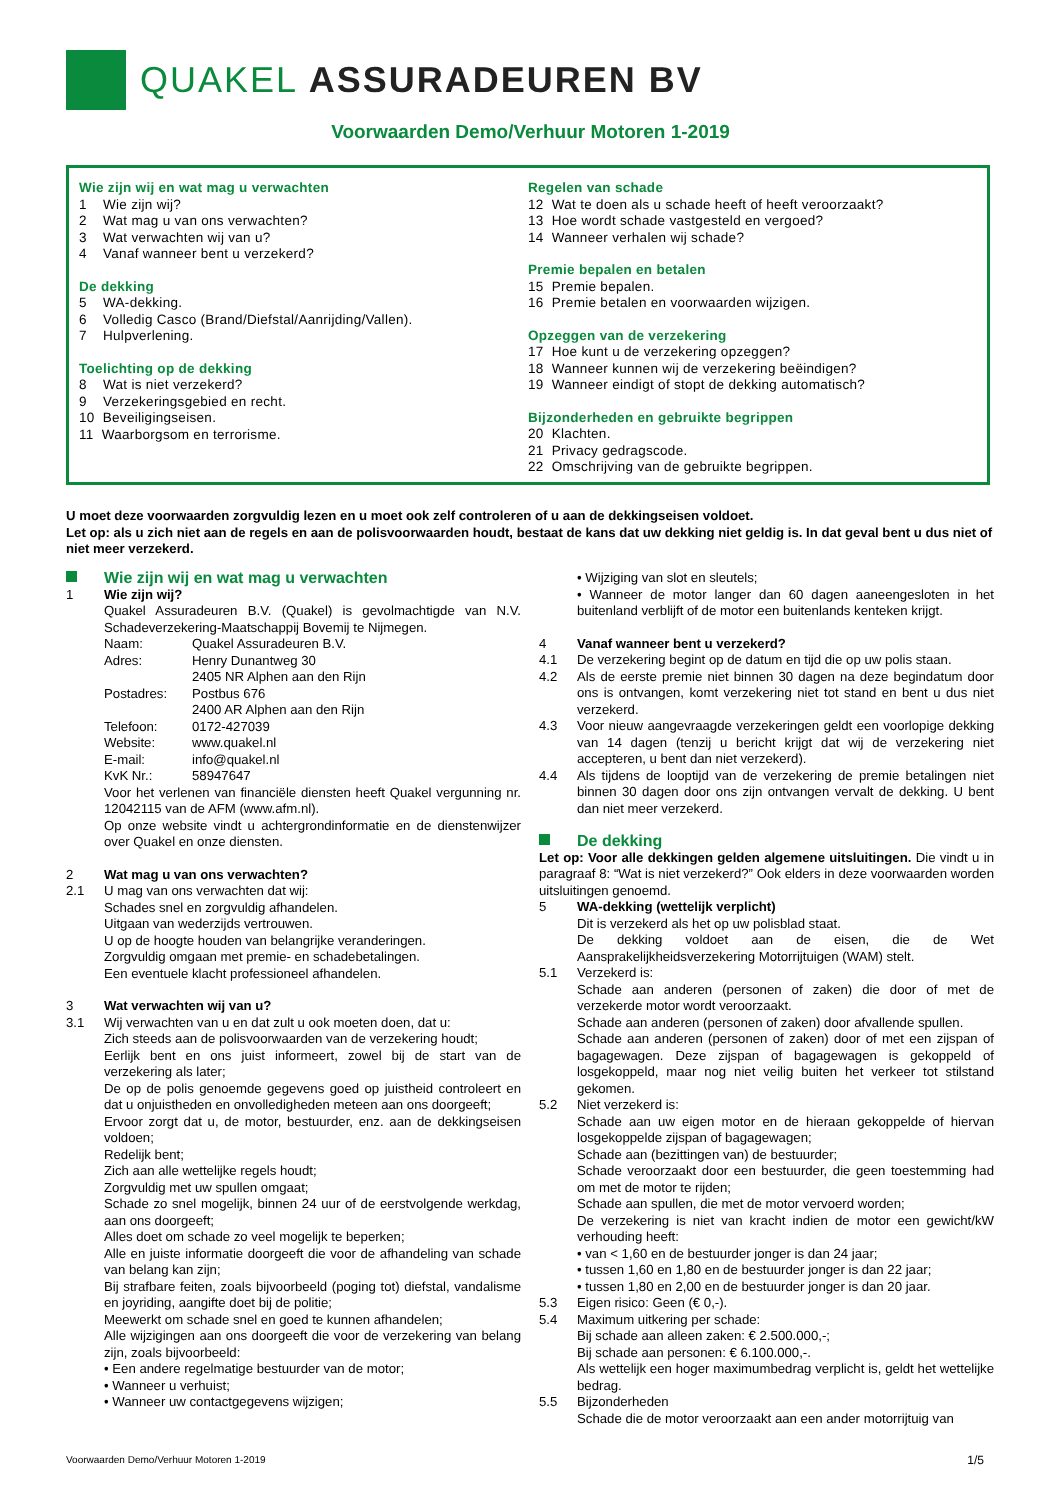QUAKEL ASSURADEUREN BV
Voorwaarden Demo/Verhuur Motoren 1-2019
Wie zijn wij en wat mag u verwachten
1 Wie zijn wij?
2 Wat mag u van ons verwachten?
3 Wat verwachten wij van u?
4 Vanaf wanneer bent u verzekerd?
De dekking
5 WA-dekking.
6 Volledig Casco (Brand/Diefstal/Aanrijding/Vallen).
7 Hulpverlening.
Toelichting op de dekking
8 Wat is niet verzekerd?
9 Verzekeringsgebied en recht.
10 Beveiligingseisen.
11 Waarborgsom en terrorisme.
Regelen van schade
12 Wat te doen als u schade heeft of heeft veroorzaakt?
13 Hoe wordt schade vastgesteld en vergoed?
14 Wanneer verhalen wij schade?
Premie bepalen en betalen
15 Premie bepalen.
16 Premie betalen en voorwaarden wijzigen.
Opzeggen van de verzekering
17 Hoe kunt u de verzekering opzeggen?
18 Wanneer kunnen wij de verzekering beëindigen?
19 Wanneer eindigt of stopt de dekking automatisch?
Bijzonderheden en gebruikte begrippen
20 Klachten.
21 Privacy gedragscode.
22 Omschrijving van de gebruikte begrippen.
U moet deze voorwaarden zorgvuldig lezen en u moet ook zelf controleren of u aan de dekkingseisen voldoet.
Let op: als u zich niet aan de regels en aan de polisvoorwaarden houdt, bestaat de kans dat uw dekking niet geldig is. In dat geval bent u dus niet of niet meer verzekerd.
Wie zijn wij en wat mag u verwachten
1 Wie zijn wij?
Quakel Assuradeuren B.V. (Quakel) is gevolmachtigde van N.V. Schadeverzekering-Maatschappij Bovemij te Nijmegen.
Naam: Quakel Assuradeuren B.V.
Adres: Henry Dunantweg 30
2405 NR Alphen aan den Rijn
Postadres: Postbus 676
2400 AR Alphen aan den Rijn
Telefoon: 0172-427039
Website: www.quakel.nl
E-mail: info@quakel.nl
KvK Nr.: 58947647
Voor het verlenen van financiële diensten heeft Quakel vergunning nr. 12042115 van de AFM (www.afm.nl).
Op onze website vindt u achtergrondinformatie en de dienstenwijzer over Quakel en onze diensten.
2 Wat mag u van ons verwachten?
2.1 U mag van ons verwachten dat wij:
Schades snel en zorgvuldig afhandelen.
Uitgaan van wederzijds vertrouwen.
U op de hoogte houden van belangrijke veranderingen.
Zorgvuldig omgaan met premie- en schadebetalingen.
Een eventuele klacht professioneel afhandelen.
3 Wat verwachten wij van u?
3.1 Wij verwachten van u en dat zult u ook moeten doen, dat u:
Zich steeds aan de polisvoorwaarden van de verzekering houdt;
Eerlijk bent en ons juist informeert, zowel bij de start van de verzekering als later;
De op de polis genoemde gegevens goed op juistheid controleert en dat u onjuistheden en onvolledigheden meteen aan ons doorgeeft;
Ervoor zorgt dat u, de motor, bestuurder, enz. aan de dekkingseisen voldoen;
Redelijk bent;
Zich aan alle wettelijke regels houdt;
Zorgvuldig met uw spullen omgaat;
Schade zo snel mogelijk, binnen 24 uur of de eerstvolgende werkdag, aan ons doorgeeft;
Alles doet om schade zo veel mogelijk te beperken;
Alle en juiste informatie doorgeeft die voor de afhandeling van schade van belang kan zijn;
Bij strafbare feiten, zoals bijvoorbeeld (poging tot) diefstal, vandalisme en joyriding, aangifte doet bij de politie;
Meewerkt om schade snel en goed te kunnen afhandelen;
Alle wijzigingen aan ons doorgeeft die voor de verzekering van belang zijn, zoals bijvoorbeeld:
• Een andere regelmatige bestuurder van de motor;
• Wanneer u verhuist;
• Wanneer uw contactgegevens wijzigen;
• Wijziging van slot en sleutels;
• Wanneer de motor langer dan 60 dagen aaneengesloten in het buitenland verblijft of de motor een buitenlands kenteken krijgt.
4 Vanaf wanneer bent u verzekerd?
4.1 De verzekering begint op de datum en tijd die op uw polis staan.
4.2 Als de eerste premie niet binnen 30 dagen na deze begindatum door ons is ontvangen, komt verzekering niet tot stand en bent u dus niet verzekerd.
4.3 Voor nieuw aangevraagde verzekeringen geldt een voorlopige dekking van 14 dagen (tenzij u bericht krijgt dat wij de verzekering niet accepteren, u bent dan niet verzekerd).
4.4 Als tijdens de looptijd van de verzekering de premie betalingen niet binnen 30 dagen door ons zijn ontvangen vervalt de dekking. U bent dan niet meer verzekerd.
De dekking
Let op: Voor alle dekkingen gelden algemene uitsluitingen. Die vindt u in paragraaf 8: “Wat is niet verzekerd?” Ook elders in deze voorwaarden worden uitsluitingen genoemd.
5 WA-dekking (wettelijk verplicht)
Dit is verzekerd als het op uw polisblad staat.
De dekking voldoet aan de eisen, die de Wet Aansprakelijkheidsverzekering Motorrijtuigen (WAM) stelt.
5.1 Verzekerd is:
Schade aan anderen (personen of zaken) die door of met de verzekerde motor wordt veroorzaakt.
Schade aan anderen (personen of zaken) door afvallende spullen.
Schade aan anderen (personen of zaken) door of met een zijspan of bagagewagen. Deze zijspan of bagagewagen is gekoppeld of losgekoppeld, maar nog niet veilig buiten het verkeer tot stilstand gekomen.
5.2 Niet verzekerd is:
Schade aan uw eigen motor en de hieraan gekoppelde of hiervan losgekoppelde zijspan of bagagewagen;
Schade aan (bezittingen van) de bestuurder;
Schade veroorzaakt door een bestuurder, die geen toestemming had om met de motor te rijden;
Schade aan spullen, die met de motor vervoerd worden;
De verzekering is niet van kracht indien de motor een gewicht/kW verhouding heeft:
• van < 1,60 en de bestuurder jonger is dan 24 jaar;
• tussen 1,60 en 1,80 en de bestuurder jonger is dan 22 jaar;
• tussen 1,80 en 2,00 en de bestuurder jonger is dan 20 jaar.
5.3 Eigen risico: Geen (€ 0,-).
5.4 Maximum uitkering per schade:
Bij schade aan alleen zaken: € 2.500.000,-;
Bij schade aan personen: € 6.100.000,-.
Als wettelijk een hoger maximumbedrag verplicht is, geldt het wettelijke bedrag.
5.5 Bijzonderheden
Schade die de motor veroorzaakt aan een ander motorrijtuig van
Voorwaarden Demo/Verhuur Motoren 1-2019 1/5